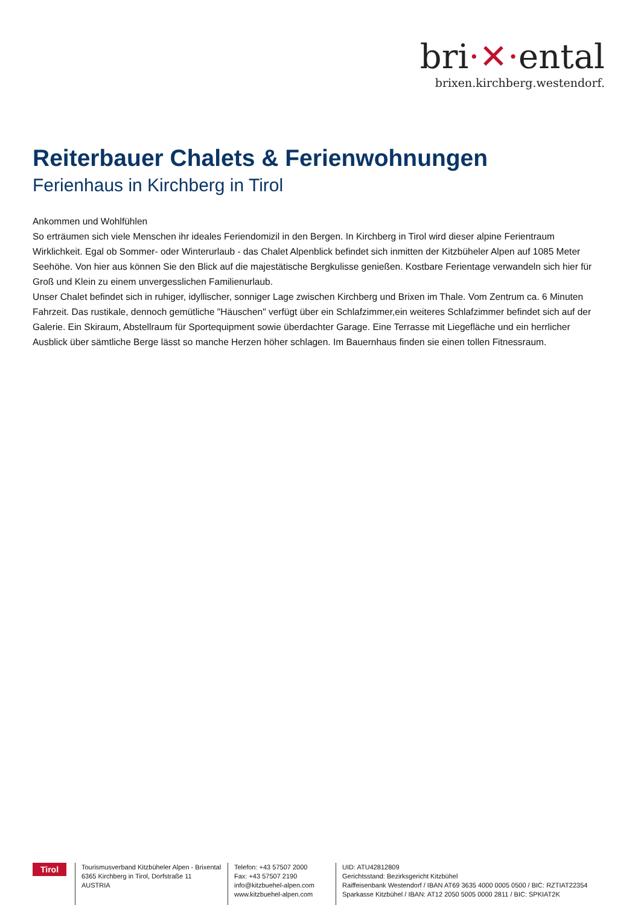bri·✕·ental
brixen.kirchberg.westendorf.
Reiterbauer Chalets & Ferienwohnungen
Ferienhaus in Kirchberg in Tirol
Ankommen und Wohlfühlen
So erträumen sich viele Menschen ihr ideales Feriendomizil in den Bergen. In Kirchberg in Tirol wird dieser alpine Ferientraum Wirklichkeit. Egal ob Sommer- oder Winterurlaub - das Chalet Alpenblick befindet sich inmitten der Kitzbüheler Alpen auf 1085 Meter Seehöhe. Von hier aus können Sie den Blick auf die majestätische Bergkulisse genießen. Kostbare Ferientage verwandeln sich hier für Groß und Klein zu einem unvergesslichen Familienurlaub.
Unser Chalet befindet sich in ruhiger, idyllischer, sonniger Lage zwischen Kirchberg und Brixen im Thale. Vom Zentrum ca. 6 Minuten Fahrzeit. Das rustikale, dennoch gemütliche "Häuschen" verfügt über ein Schlafzimmer,ein weiteres Schlafzimmer befindet sich auf der Galerie. Ein Skiraum, Abstellraum für Sportequipment sowie überdachter Garage. Eine Terrasse mit Liegefläche und ein herrlicher Ausblick über sämtliche Berge lässt so manche Herzen höher schlagen. Im Bauernhaus finden sie einen tollen Fitnessraum.
Tirol
Tourismusverband Kitzbüheler Alpen - Brixental
6365 Kirchberg in Tirol, Dorfstraße 11
AUSTRIA
Telefon: +43 57507 2000
Fax: +43 57507 2190
info@kitzbuehel-alpen.com
www.kitzbuehel-alpen.com
UID: ATU42812809
Gerichtsstand: Bezirksgericht Kitzbühel
Raiffeisenbank Westendorf / IBAN AT69 3635 4000 0005 0500 / BIC: RZTIAT22354
Sparkasse Kitzbühel / IBAN: AT12 2050 5005 0000 2811 / BIC: SPKIAT2K